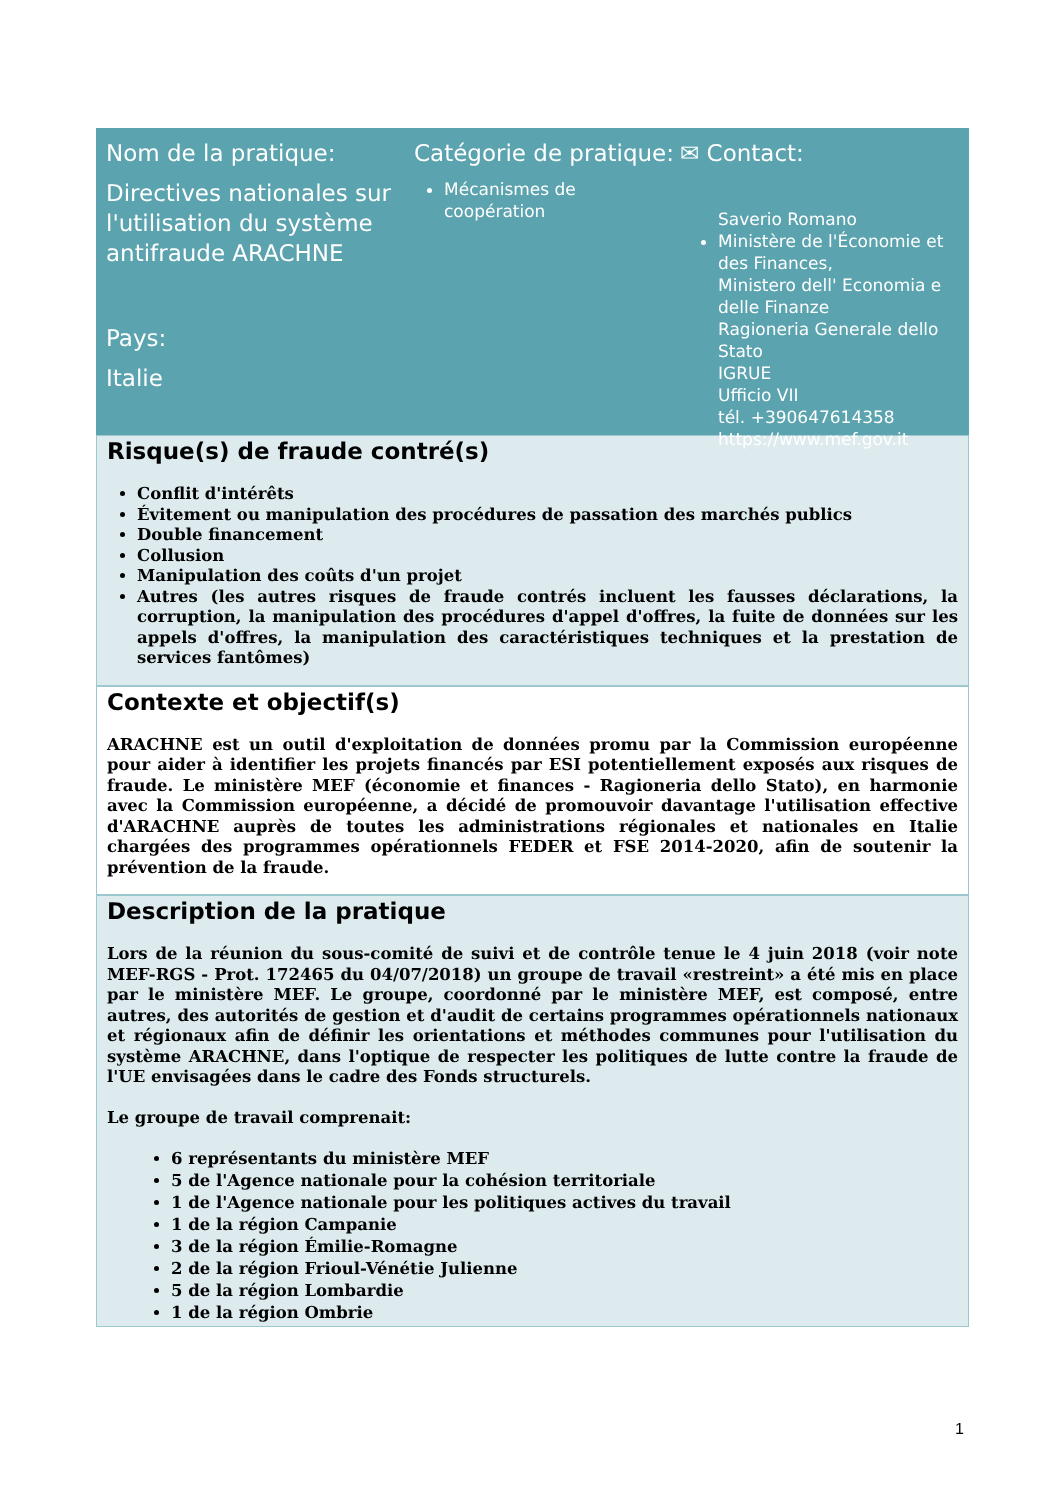Nom de la pratique:
Directives nationales sur l'utilisation du système antifraude ARACHNE
Pays:
Italie
Catégorie de pratique:
Mécanismes de coopération
✉ Contact:
Saverio Romano
Ministère de l'Économie et des Finances,
Ministero dell' Economia e delle Finanze
Ragioneria Generale dello Stato
IGRUE
Ufficio VII
tél. +390647614358
https://www.mef.gov.it
Risque(s) de fraude contré(s)
Conflit d'intérêts
Évitement ou manipulation des procédures de passation des marchés publics
Double financement
Collusion
Manipulation des coûts d'un projet
Autres (les autres risques de fraude contrés incluent les fausses déclarations, la corruption, la manipulation des procédures d'appel d'offres, la fuite de données sur les appels d'offres, la manipulation des caractéristiques techniques et la prestation de services fantômes)
Contexte et objectif(s)
ARACHNE est un outil d'exploitation de données promu par la Commission européenne pour aider à identifier les projets financés par ESI potentiellement exposés aux risques de fraude. Le ministère MEF (économie et finances - Ragioneria dello Stato), en harmonie avec la Commission européenne, a décidé de promouvoir davantage l'utilisation effective d'ARACHNE auprès de toutes les administrations régionales et nationales en Italie chargées des programmes opérationnels FEDER et FSE 2014-2020, afin de soutenir la prévention de la fraude.
Description de la pratique
Lors de la réunion du sous-comité de suivi et de contrôle tenue le 4 juin 2018 (voir note MEF-RGS - Prot. 172465 du 04/07/2018) un groupe de travail «restreint» a été mis en place par le ministère MEF. Le groupe, coordonné par le ministère MEF, est composé, entre autres, des autorités de gestion et d'audit de certains programmes opérationnels nationaux et régionaux afin de définir les orientations et méthodes communes pour l'utilisation du système ARACHNE, dans l'optique de respecter les politiques de lutte contre la fraude de l'UE envisagées dans le cadre des Fonds structurels.
Le groupe de travail comprenait:
6 représentants du ministère MEF
5 de l'Agence nationale pour la cohésion territoriale
1 de l'Agence nationale pour les politiques actives du travail
1 de la région Campanie
3 de la région Émilie-Romagne
2 de la région Frioul-Vénétie Julienne
5 de la région Lombardie
1 de la région Ombrie
1